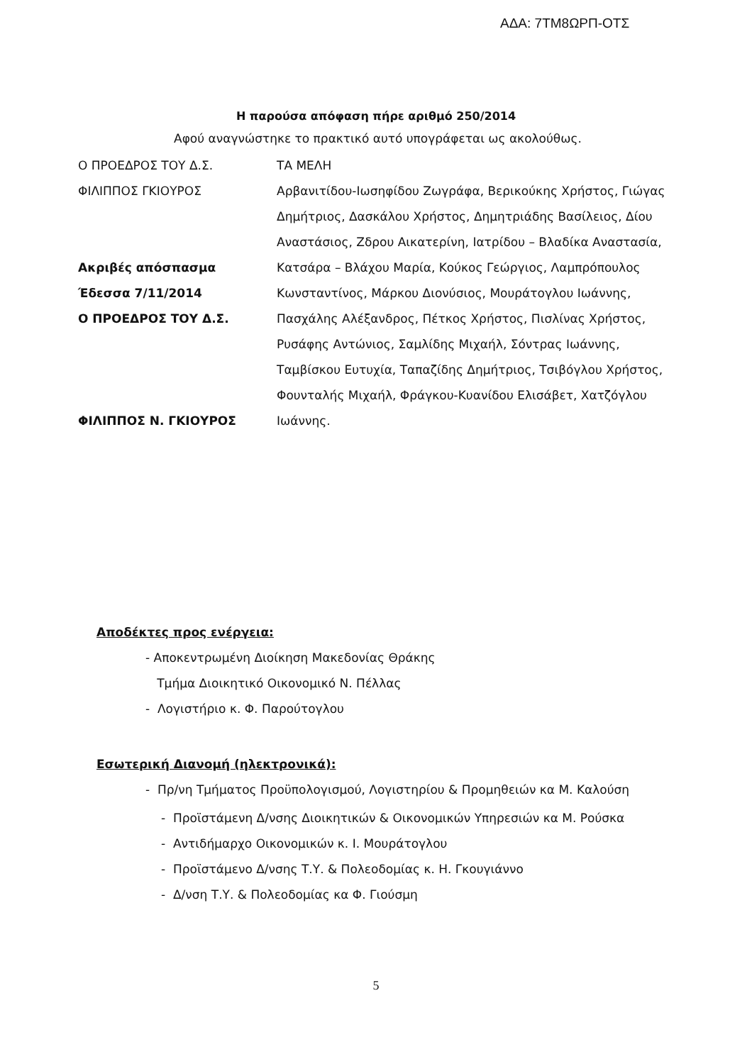ΑΔΑ: 7ΤΜ8ΩΡΠ-ΟΤΣ
Η παρούσα απόφαση πήρε αριθμό 250/2014
Αφού αναγνώστηκε το πρακτικό αυτό υπογράφεται ως ακολούθως.
Ο ΠΡΟΕΔΡΟΣ ΤΟΥ Δ.Σ.
ΦΙΛΙΠΠΟΣ ΓΚΙΟΥΡΟΣ
Ακριβές απόσπασμα
Έδεσσα 7/11/2014
Ο ΠΡΟΕΔΡΟΣ ΤΟΥ Δ.Σ.
ΦΙΛΙΠΠΟΣ Ν. ΓΚΙΟΥΡΟΣ
ΤΑ ΜΕΛΗ
Αρβανιτίδου-Ιωσηφίδου Ζωγράφα, Βερικούκης Χρήστος, Γιώγας Δημήτριος, Δασκάλου Χρήστος, Δημητριάδης Βασίλειος, Δίου Αναστάσιος, Ζδρου Αικατερίνη, Ιατρίδου – Βλαδίκα Αναστασία, Κατσάρα – Βλάχου Μαρία, Κούκος Γεώργιος, Λαμπρόπουλος Κωνσταντίνος, Μάρκου Διονύσιος, Μουράτογλου Ιωάννης, Πασχάλης Αλέξανδρος, Πέτκος Χρήστος, Πισλίνας Χρήστος, Ρυσάφης Αντώνιος, Σαμλίδης Μιχαήλ, Σόντρας Ιωάννης, Ταμβίσκου Ευτυχία, Ταπαζίδης Δημήτριος, Τσιβόγλου Χρήστος, Φουνταλής Μιχαήλ, Φράγκου-Κυανίδου Ελισάβετ, Χατζόγλου Ιωάννης.
Αποδέκτες προς ενέργεια:
- Αποκεντρωμένη Διοίκηση Μακεδονίας Θράκης
Τμήμα Διοικητικό Οικονομικό Ν. Πέλλας
- Λογιστήριο κ. Φ. Παρούτογλου
Εσωτερική Διανομή (ηλεκτρονικά):
- Πρ/νη Τμήματος Προϋπολογισμού, Λογιστηρίου & Προμηθειών κα Μ. Καλούση
- Προϊστάμενη Δ/νσης Διοικητικών & Οικονομικών Υπηρεσιών κα Μ. Ρούσκα
- Αντιδήμαρχο Οικονομικών κ. Ι. Μουράτογλου
- Προϊστάμενο Δ/νσης Τ.Υ. & Πολεοδομίας κ. Η. Γκουγιάννο
- Δ/νση Τ.Υ. & Πολεοδομίας κα Φ. Γιούσμη
5